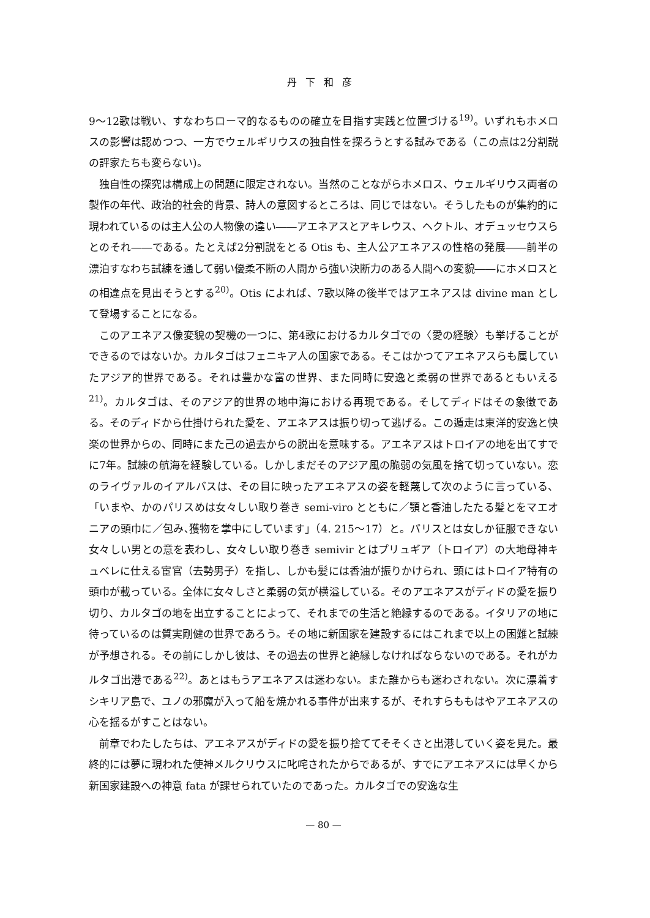丹下和彦
9～12歌は戦い、すなわちローマ的なるものの確立を目指す実践と位置づける<sup>19)</sup>。いずれもホメロスの影響は認めつつ、一方でウェルギリウスの独自性を探ろうとする試みである（この点は2分割説の評家たちも変らない)。
独自性の探究は構成上の問題に限定されない。当然のことながらホメロス、ウェルギリウス両者の製作の年代、政治的社会的背景、詩人の意図するところは、同じではない。そうしたものが集約的に現われているのは主人公の人物像の違い――アエネアスとアキレウス、ヘクトル、オデュッセウスらとのそれ――である。たとえば2分割説をとる Otis も、主人公アエネアスの性格の発展――前半の漂泊すなわち試練を通して弱い優柔不断の人間から強い決断力のある人間への変貌――にホメロスとの相違点を見出そうとする<sup>20)</sup>。Otis によれば、7歌以降の後半ではアエネアスは divine man として登場することになる。
このアエネアス像変貌の契機の一つに、第4歌におけるカルタゴでの〈愛の経験〉も挙げることができるのではないか。カルタゴはフェニキア人の国家である。そこはかつてアエネアスらも属していたアジア的世界である。それは豊かな富の世界、また同時に安逸と柔弱の世界であるともいえる<sup>21)</sup>。カルタゴは、そのアジア的世界の地中海における再現である。そしてディドはその象徴である。そのディドから仕掛けられた愛を、アエネアスは振り切って逃げる。この遁走は東洋的安逸と快楽の世界からの、同時にまた己の過去からの脱出を意味する。アエネアスはトロイアの地を出てすでに7年。試練の航海を経験している。しかしまだそのアジア風の脆弱の気風を捨て切っていない。恋のライヴァルのイアルバスは、その目に映ったアエネアスの姿を軽蔑して次のように言っている、「いまや、かのパリスめは女々しい取り巻き semi-viro とともに／顎と香油したたる髪とをマエオニアの頭巾に／包み､獲物を掌中にしています」（4. 215～17）と。パリスとは女しか征服できない女々しい男との意を表わし、女々しい取り巻き semivir とはプリュギア（トロイア）の大地母神キュベレに仕える宦官（去勢男子）を指し、しかも髪には香油が振りかけられ、頭にはトロイア特有の頭巾が載っている。全体に女々しさと柔弱の気が横溢している。そのアエネアスがディドの愛を振り切り、カルタゴの地を出立することによって、それまでの生活と絶縁するのである。イタリアの地に待っているのは質実剛健の世界であろう。その地に新国家を建設するにはこれまで以上の困難と試練が予想される。その前にしかし彼は、その過去の世界と絶縁しなければならないのである。それがカルタゴ出港である<sup>22)</sup>。あとはもうアエネアスは迷わない。また誰からも迷わされない。次に漂着すシキリア島で、ユノの邪魔が入って船を焼かれる事件が出来するが、それすらももはやアエネアスの心を揺るがすことはない。
前章でわたしたちは、アエネアスがディドの愛を振り捨ててそそくさと出港していく姿を見た。最終的には夢に現われた使神メルクリウスに叱咤されたからであるが、すでにアエネアスには早くから新国家建設への神意 fata が課せられていたのであった。カルタゴでの安逸な生
— 80 —